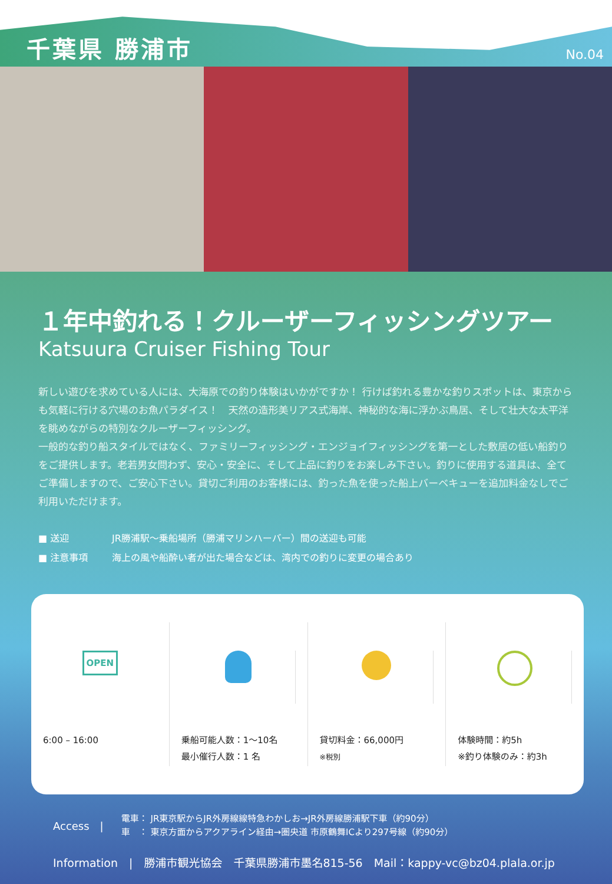千葉県 勝浦市 No.04
１年中釣れる！クルーザーフィッシングツアー
Katsuura Cruiser Fishing Tour
新しい遊びを求めている人には、大海原での釣り体験はいかがですか！ 行けば釣れる豊かな釣りスポットは、東京からも気軽に行ける穴場のお魚パラダイス！　天然の造形美リアス式海岸、神秘的な海に浮かぶ鳥居、そして壮大な太平洋を眺めながらの特別なクルーザーフィッシング。
一般的な釣り船スタイルではなく、ファミリーフィッシング・エンジョイフィッシングを第一とした敷居の低い船釣りをご提供します。老若男女問わず、安心・安全に、そして上品に釣りをお楽しみ下さい。釣りに使用する道具は、全てご準備しますので、ご安心下さい。貸切ご利用のお客様には、釣った魚を使った船上バーベキューを追加料金なしでご利用いただけます。
■ 送迎 JR勝浦駅〜乗船場所（勝浦マリンハーバー）間の送迎も可能
■ 注意事項 海上の風や船酔い者が出た場合などは、湾内での釣りに変更の場合あり
OPEN
6:00 – 16:00
乗船可能人数：1〜10名
最小催行人数：1 名
貸切料金：66,000円
※税別
体験時間：約5h
※釣り体験のみ：約3h
Access　| 電車： JR東京駅からJR外房線線特急わかしお→JR外房線勝浦駅下車（約90分）
車　： 東京方面からアクアライン経由→圏央道 市原鶴舞ICより297号線（約90分）
Information　|　勝浦市観光協会　千葉県勝浦市墨名815-56　Mail：kappy-vc@bz04.plala.or.jp